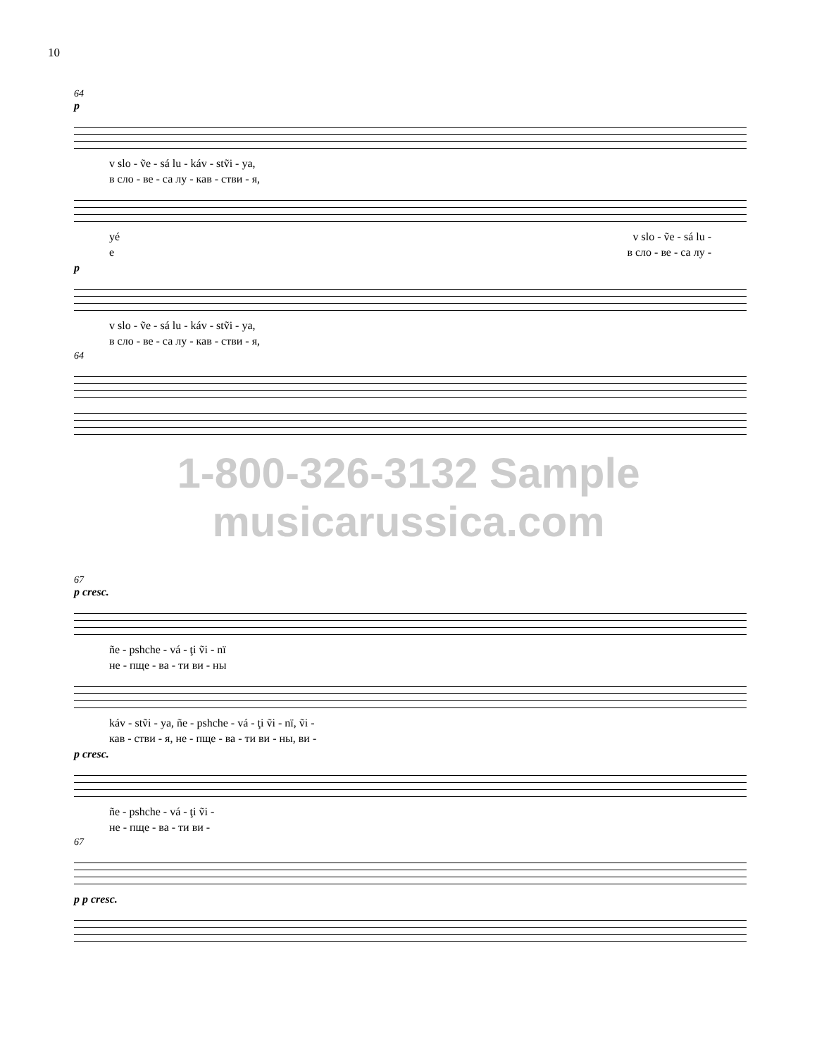10
64
p
v slo - ṽe - sá lu - káv - stṽi - ya,
в сло - ве - са лу - кав - стви - я,
yé v slo - ṽe - sá lu -
е в сло - ве - са лу -
p
v slo - ṽe - sá lu - káv - stṽi - ya,
в сло - ве - са лу - кав - стви - я,
64
1-800-326-3132 Sample musicarussica.com
67
p cresc.
ñe - pshche - vá - ţi ṽi - nï
не - пще - ва - ти ви - ны
káv - stṽi - ya, ñe - pshche - vá - ţi ṽi - nï, ṽi -
кав - стви - я, не - пще - ва - ти ви - ны, ви -
p cresc.
ñe - pshche - vá - ţi ṽi -
не - пще - ва - ти ви -
67
p p cresc.